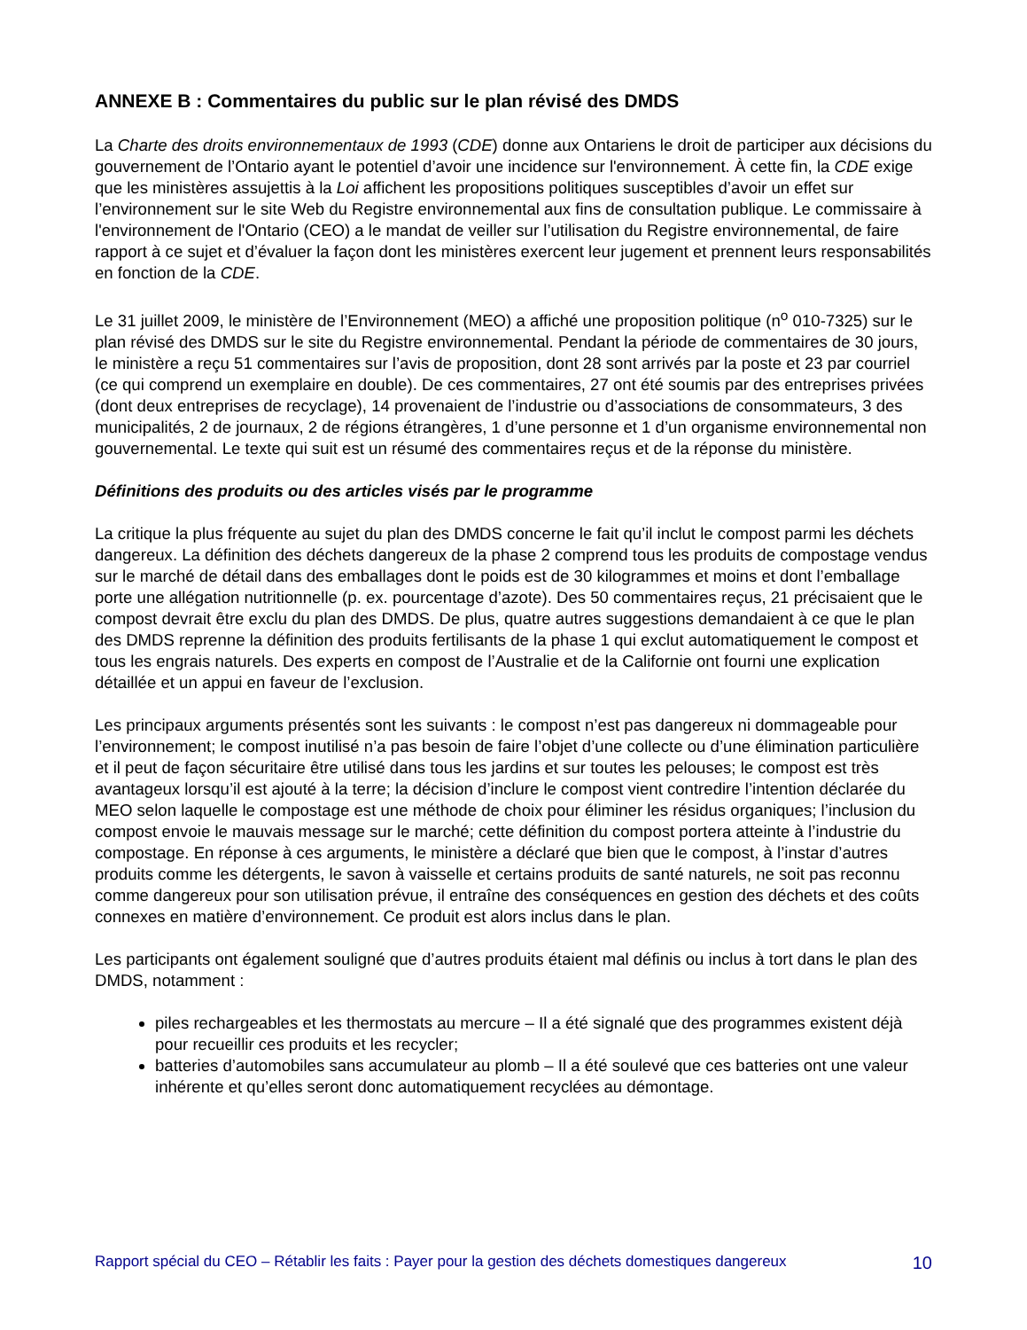ANNEXE B : Commentaires du public sur le plan révisé des DMDS
La Charte des droits environnementaux de 1993 (CDE) donne aux Ontariens le droit de participer aux décisions du gouvernement de l’Ontario ayant le potentiel d’avoir une incidence sur l'environnement. À cette fin, la CDE exige que les ministères assujettis à la Loi affichent les propositions politiques susceptibles d’avoir un effet sur l’environnement sur le site Web du Registre environnemental aux fins de consultation publique. Le commissaire à l'environnement de l'Ontario (CEO) a le mandat de veiller sur l’utilisation du Registre environnemental, de faire rapport à ce sujet et d’évaluer la façon dont les ministères exercent leur jugement et prennent leurs responsabilités en fonction de la CDE.
Le 31 juillet 2009, le ministère de l’Environnement (MEO) a affiché une proposition politique (n<sup>o</sup> 010-7325) sur le plan révisé des DMDS sur le site du Registre environnemental. Pendant la période de commentaires de 30 jours, le ministère a reçu 51 commentaires sur l’avis de proposition, dont 28 sont arrivés par la poste et 23 par courriel (ce qui comprend un exemplaire en double). De ces commentaires, 27 ont été soumis par des entreprises privées (dont deux entreprises de recyclage), 14 provenaient de l’industrie ou d’associations de consommateurs, 3 des municipalités, 2 de journaux, 2 de régions étrangères, 1 d’une personne et 1 d’un organisme environnemental non gouvernemental. Le texte qui suit est un résumé des commentaires reçus et de la réponse du ministère.
Définitions des produits ou des articles visés par le programme
La critique la plus fréquente au sujet du plan des DMDS concerne le fait qu’il inclut le compost parmi les déchets dangereux. La définition des déchets dangereux de la phase 2 comprend tous les produits de compostage vendus sur le marché de détail dans des emballages dont le poids est de 30 kilogrammes et moins et dont l’emballage porte une allégation nutritionnelle (p. ex. pourcentage d’azote). Des 50 commentaires reçus, 21 précisaient que le compost devrait être exclu du plan des DMDS. De plus, quatre autres suggestions demandaient à ce que le plan des DMDS reprenne la définition des produits fertilisants de la phase 1 qui exclut automatiquement le compost et tous les engrais naturels. Des experts en compost de l’Australie et de la Californie ont fourni une explication détaillée et un appui en faveur de l’exclusion.
Les principaux arguments présentés sont les suivants : le compost n’est pas dangereux ni dommageable pour l’environnement; le compost inutilisé n’a pas besoin de faire l’objet d’une collecte ou d’une élimination particulière et il peut de façon sécuritaire être utilisé dans tous les jardins et sur toutes les pelouses; le compost est très avantageux lorsqu’il est ajouté à la terre; la décision d’inclure le compost vient contredire l’intention déclarée du MEO selon laquelle le compostage est une méthode de choix pour éliminer les résidus organiques; l’inclusion du compost envoie le mauvais message sur le marché; cette définition du compost portera atteinte à l’industrie du compostage. En réponse à ces arguments, le ministère a déclaré que bien que le compost, à l’instar d’autres produits comme les détergents, le savon à vaisselle et certains produits de santé naturels, ne soit pas reconnu comme dangereux pour son utilisation prévue, il entraîne des conséquences en gestion des déchets et des coûts connexes en matière d’environnement. Ce produit est alors inclus dans le plan.
Les participants ont également souligné que d’autres produits étaient mal définis ou inclus à tort dans le plan des DMDS, notamment :
piles rechargeables et les thermostats au mercure – Il a été signalé que des programmes existent déjà pour recueillir ces produits et les recycler;
batteries d’automobiles sans accumulateur au plomb – Il a été soulevé que ces batteries ont une valeur inhérente et qu’elles seront donc automatiquement recyclées au démontage.
Rapport spécial du CEO – Rétablir les faits : Payer pour la gestion des déchets domestiques dangereux 10